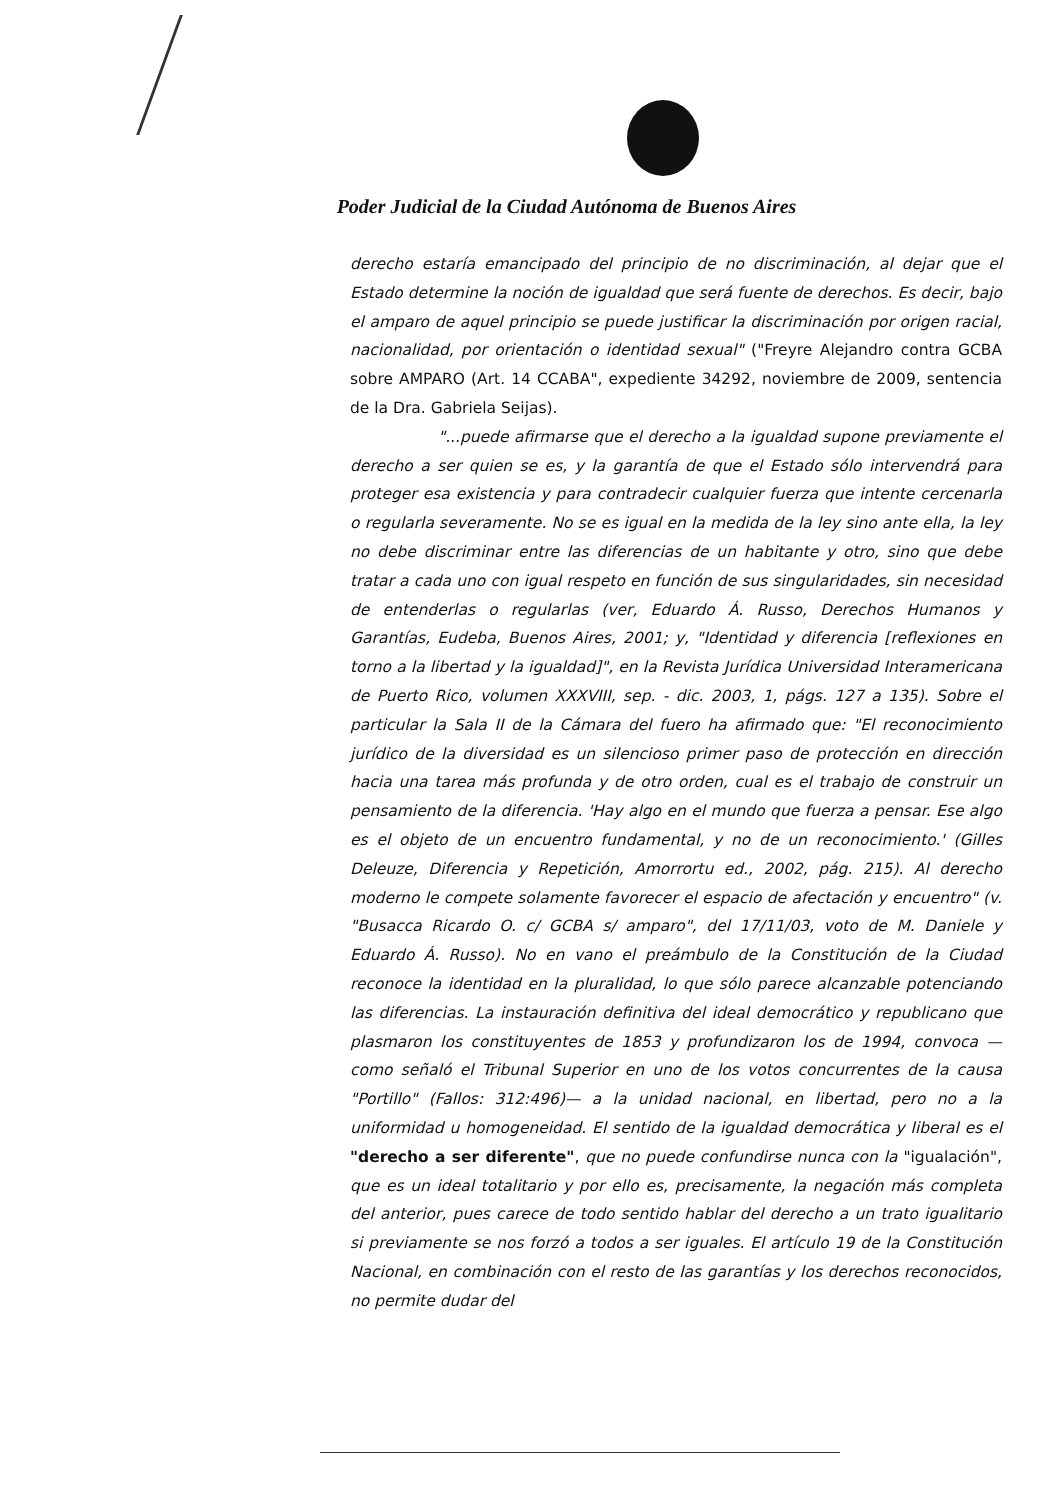Poder Judicial de la Ciudad Autónoma de Buenos Aires
derecho estaría emancipado del principio de no discriminación, al dejar que el Estado determine la noción de igualdad que será fuente de derechos. Es decir, bajo el amparo de aquel principio se puede justificar la discriminación por origen racial, nacionalidad, por orientación o identidad sexual" ("Freyre Alejandro contra GCBA sobre AMPARO (Art. 14 CCABA", expediente 34292, noviembre de 2009, sentencia de la Dra. Gabriela Seijas).
"...puede afirmarse que el derecho a la igualdad supone previamente el derecho a ser quien se es, y la garantía de que el Estado sólo intervendrá para proteger esa existencia y para contradecir cualquier fuerza que intente cercenarla o regularla severamente. No se es igual en la medida de la ley sino ante ella, la ley no debe discriminar entre las diferencias de un habitante y otro, sino que debe tratar a cada uno con igual respeto en función de sus singularidades, sin necesidad de entenderlas o regularlas (ver, Eduardo Á. Russo, Derechos Humanos y Garantías, Eudeba, Buenos Aires, 2001; y, "Identidad y diferencia [reflexiones en torno a la libertad y la igualdad]", en la Revista Jurídica Universidad Interamericana de Puerto Rico, volumen XXXVIII, sep. - dic. 2003, 1, págs. 127 a 135). Sobre el particular la Sala II de la Cámara del fuero ha afirmado que: "El reconocimiento jurídico de la diversidad es un silencioso primer paso de protección en dirección hacia una tarea más profunda y de otro orden, cual es el trabajo de construir un pensamiento de la diferencia. 'Hay algo en el mundo que fuerza a pensar. Ese algo es el objeto de un encuentro fundamental, y no de un reconocimiento.' (Gilles Deleuze, Diferencia y Repetición, Amorrortu ed., 2002, pág. 215). Al derecho moderno le compete solamente favorecer el espacio de afectación y encuentro" (v. "Busacca Ricardo O. c/ GCBA s/ amparo", del 17/11/03, voto de M. Daniele y Eduardo Á. Russo). No en vano el preámbulo de la Constitución de la Ciudad reconoce la identidad en la pluralidad, lo que sólo parece alcanzable potenciando las diferencias. La instauración definitiva del ideal democrático y republicano que plasmaron los constituyentes de 1853 y profundizaron los de 1994, convoca —como señaló el Tribunal Superior en uno de los votos concurrentes de la causa "Portillo" (Fallos: 312:496)— a la unidad nacional, en libertad, pero no a la uniformidad u homogeneidad. El sentido de la igualdad democrática y liberal es el "derecho a ser diferente", que no puede confundirse nunca con la "igualación", que es un ideal totalitario y por ello es, precisamente, la negación más completa del anterior, pues carece de todo sentido hablar del derecho a un trato igualitario si previamente se nos forzó a todos a ser iguales. El artículo 19 de la Constitución Nacional, en combinación con el resto de las garantías y los derechos reconocidos, no permite dudar del